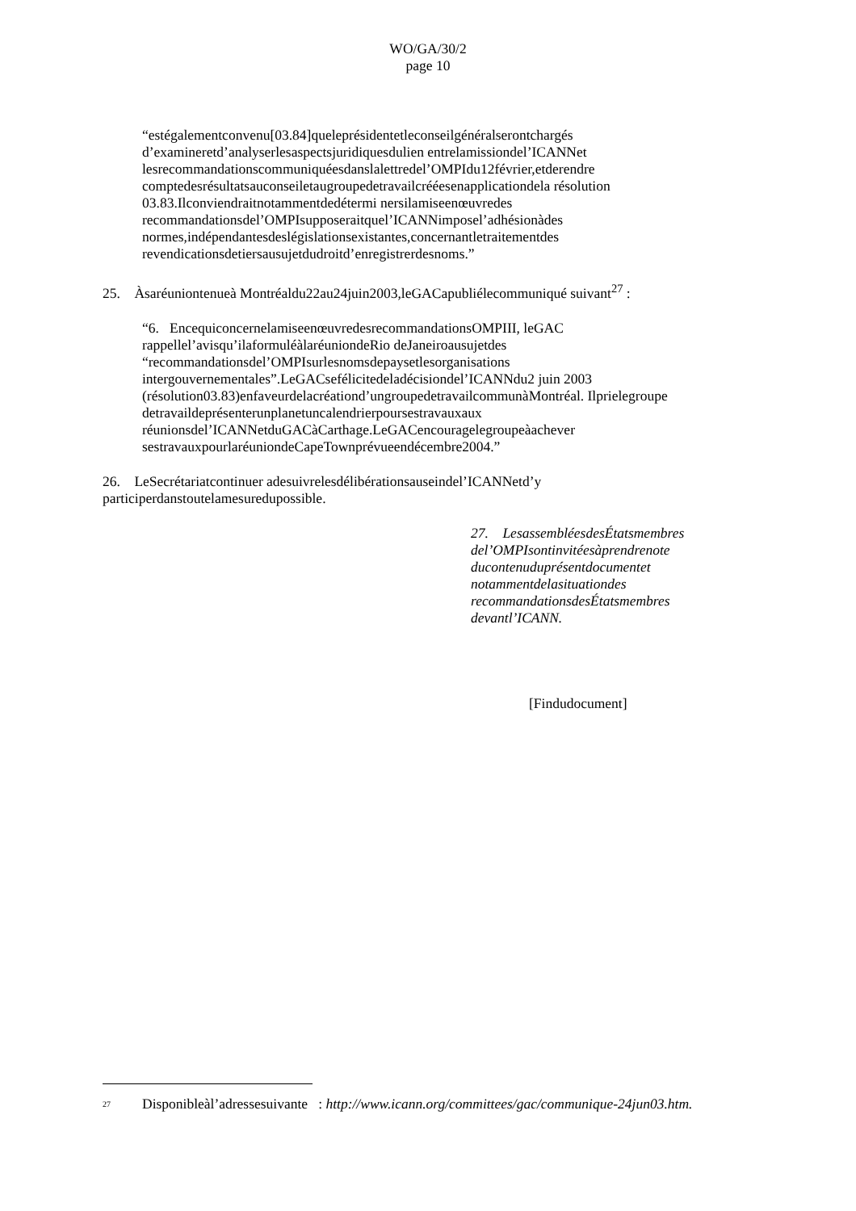WO/GA/30/2
page 10
“estégalementconvenu[03.84]queleprésidentetleconseilgénéralserontchargés d’examineretd’analyserlesaspectsjuridiquesdulien entrelamissiondel’ICANNet lesrecommandationscommuniquéesdanslalettredel’OMPIdu12février,etderendre comptedesrésultatsauconseiletaugroupedetravailcrééesenapplicationdela résolution 03.83.Ilconviendraitnotammentdedétermi nersilamiseenœuvredes recommandationsdel’OMPIsupposeraitquel’ICANNimposel’adhésionàdes normes,indépendantesdeslégislationsexistantes,concernantletraitementdes revendicationsdetiersausujetdudroitd’enregistrerdesnoms.”
25. Àsaréuniontenueà Montréaldu22au24juin2003,leGACapubliélecommuniqué suivant<sup>27</sup> :
“6. EncequiconcernelamiseenœuvredesrecommandationsOMPIII, leGAC rappellel’avisqu’ilaformuléàlaréuniondeRio deJaneiroausujetdes “recommandationsdel’OMPIsurlesnomsdepaysetlesorganisations intergouvernementales”.LeGACsefélicitedeladécisiondel’ICANNdu2 juin 2003 (résolution03.83)enfaveurdelacréationd’ungroupedetravailcommunàMontréal. Ilprielegroupe detravaildeprésenterunplanetuncalendrierpoursestravauxaux réunionsdel’ICANNetduGACàCarthage.LeGACencouragelegroupeàachever sestravauxpourlaréuniondeCapeTownprévueendécembre2004.”
26. LeSecrétariatcontinuer adesuivrelesdélibérationsauseindel’ICANNetd’y participerdanstoutelamesuredupossible.
27. LesassembléesdesÉtatsmembres del’OMPIsontinvitéesàprendrenote ducontenuduprésentdocumentet notammentdelasituationdes recommandationsdesÉtatsmembres devantl’ICANN.
[Findudocument]
<sup>27</sup> Disponibleàl’adressesuivante : http://www.icann.org/committees/gac/communique-24jun03.htm.